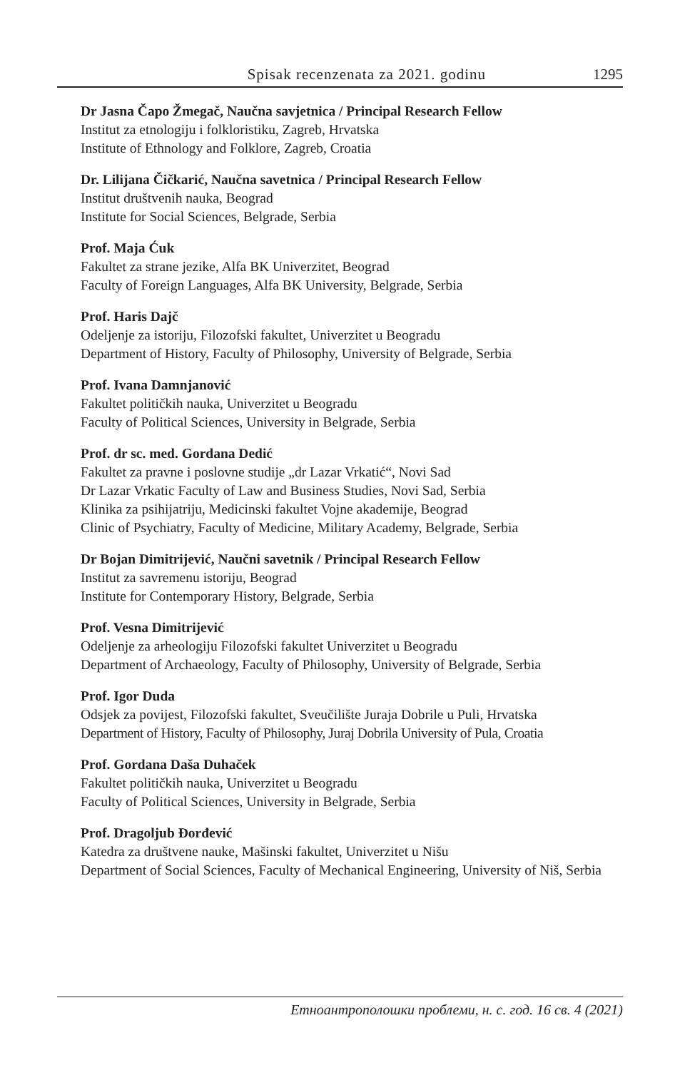Spisak recenzenata za 2021. godinu 1295
Dr Jasna Čapo Žmegač, Naučna savjetnica / Principal Research Fellow
Institut za etnologiju i folkloristiku, Zagreb, Hrvatska
Institute of Ethnology and Folklore, Zagreb, Croatia
Dr. Lilijana Čičkarić, Naučna savetnica / Principal Research Fellow
Institut društvenih nauka, Beograd
Institute for Social Sciences, Belgrade, Serbia
Prof. Maja Ćuk
Fakultet za strane jezike, Alfa BK Univerzitet, Beograd
Faculty of Foreign Languages, Alfa BK University, Belgrade, Serbia
Prof. Haris Dajč
Odeljenje za istoriju, Filozofski fakultet, Univerzitet u Beogradu
Department of History, Faculty of Philosophy, University of Belgrade, Serbia
Prof. Ivana Damnjanović
Fakultet političkih nauka, Univerzitet u Beogradu
Faculty of Political Sciences, University in Belgrade, Serbia
Prof. dr sc. med. Gordana Dedić
Fakultet za pravne i poslovne studije „dr Lazar Vrkatić“, Novi Sad
Dr Lazar Vrkatic Faculty of Law and Business Studies, Novi Sad, Serbia
Klinika za psihijatriju, Medicinski fakultet Vojne akademije, Beograd
Clinic of Psychiatry, Faculty of Medicine, Military Academy, Belgrade, Serbia
Dr Bojan Dimitrijević, Naučni savetnik / Principal Research Fellow
Institut za savremenu istoriju, Beograd
Institute for Contemporary History, Belgrade, Serbia
Prof. Vesna Dimitrijević
Odeljenje za arheologiju Filozofski fakultet Univerzitet u Beogradu
Department of Archaeology, Faculty of Philosophy, University of Belgrade, Serbia
Prof. Igor Duda
Odsjek za povijest, Filozofski fakultet, Sveučilište Juraja Dobrile u Puli, Hrvatska
Department of History, Faculty of Philosophy, Juraj Dobrila University of Pula, Croatia
Prof. Gordana Daša Duhaček
Fakultet političkih nauka, Univerzitet u Beogradu
Faculty of Political Sciences, University in Belgrade, Serbia
Prof. Dragoljub Đorđević
Katedra za društvene nauke, Mašinski fakultet, Univerzitet u Nišu
Department of Social Sciences, Faculty of Mechanical Engineering, University of Niš, Serbia
Етноантрополошки проблеми, н. с. год. 16 св. 4 (2021)